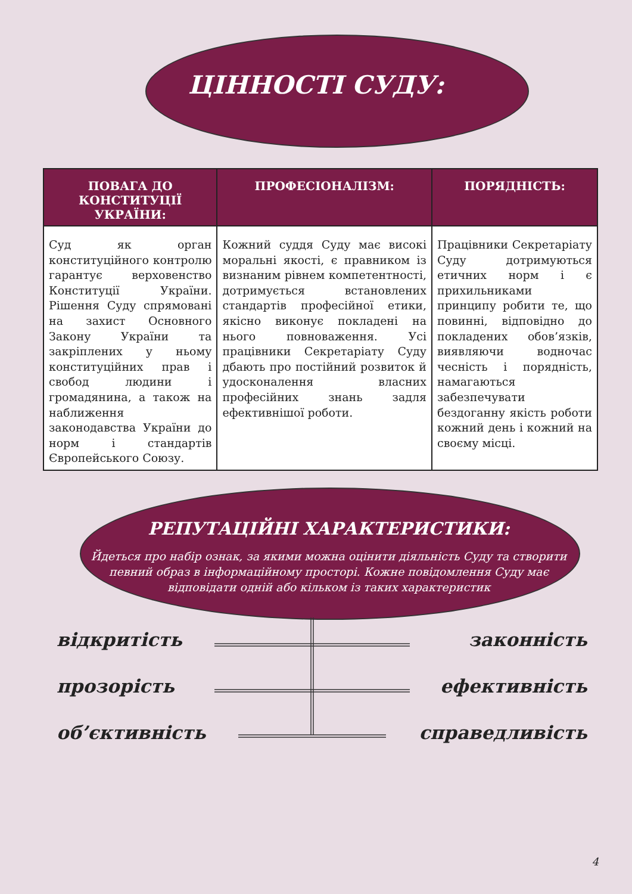ЦІННОСТІ СУДУ:
| ПОВАГА ДО КОНСТИТУЦІЇ УКРАЇНИ: | ПРОФЕСІОНАЛІЗМ: | ПОРЯДНІСТЬ: |
| --- | --- | --- |
| Суд як орган конституційного контролю гарантує верховенство Конституції України. Рішення Суду спрямовані на захист Основного Закону України та закріплених у ньому конституційних прав і свобод людини і громадянина, а також на наближення законодавства України до норм і стандартів Європейського Союзу. | Кожний суддя Суду має високі моральні якості, є правником із визнаним рівнем компетентності, дотримується встановлених стандартів професійної етики, якісно виконує покладені на нього повноваження. Усі працівники Секретаріату Суду дбають про постійний розвиток й удосконалення власних професійних знань задля ефективнішої роботи. | Працівники Секретаріату Суду дотримуються етичних норм і є прихильниками принципу робити те, що повинні, відповідно до покладених обов’язків, виявляючи водночас чесність і порядність, намагаються забезпечувати бездоганну якість роботи кожний день і кожний на своєму місці. |
РЕПУТАЦІЙНІ ХАРАКТЕРИСТИКИ:
Йдеться про набір ознак, за якими можна оцінити діяльність Суду та створити певний образ в інформаційному просторі. Кожне повідомлення Суду має відповідати одній або кільком із таких характеристик
відкритість законність
прозорість ефективність
об’єктивність справедливість
4